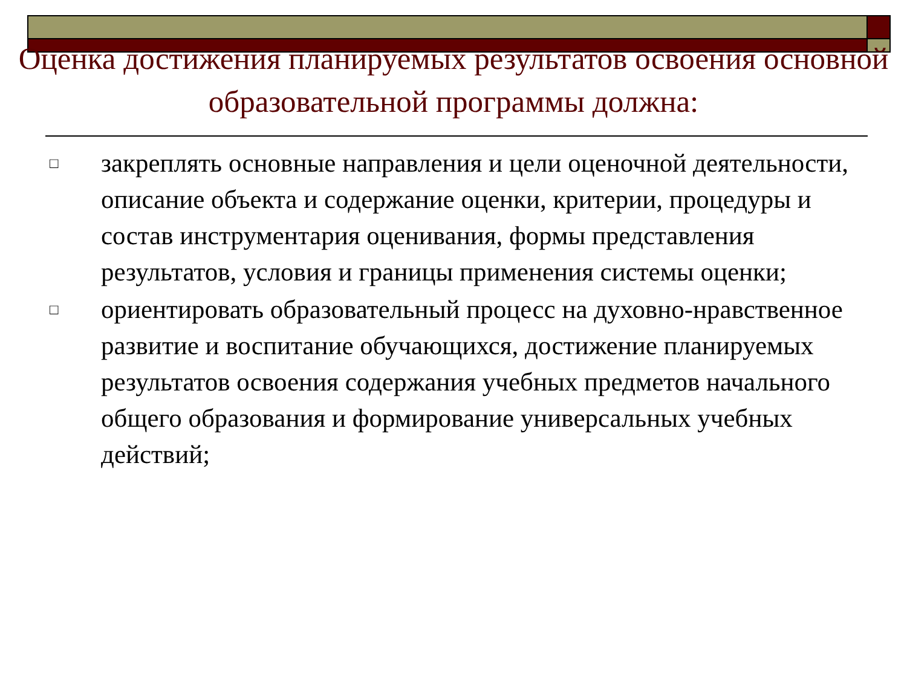Оценка достижения планируемых результатов освоения основной образовательной программы должна:
□ закреплять основные направления и цели оценочной деятельности, описание объекта и содержание оценки, критерии, процедуры и состав инструментария оценивания, формы представления результатов, условия и границы применения системы оценки;
□ ориентировать образовательный процесс на духовно-нравственное развитие и воспитание обучающихся, достижение планируемых результатов освоения содержания учебных предметов начального общего образования и формирование универсальных учебных действий;